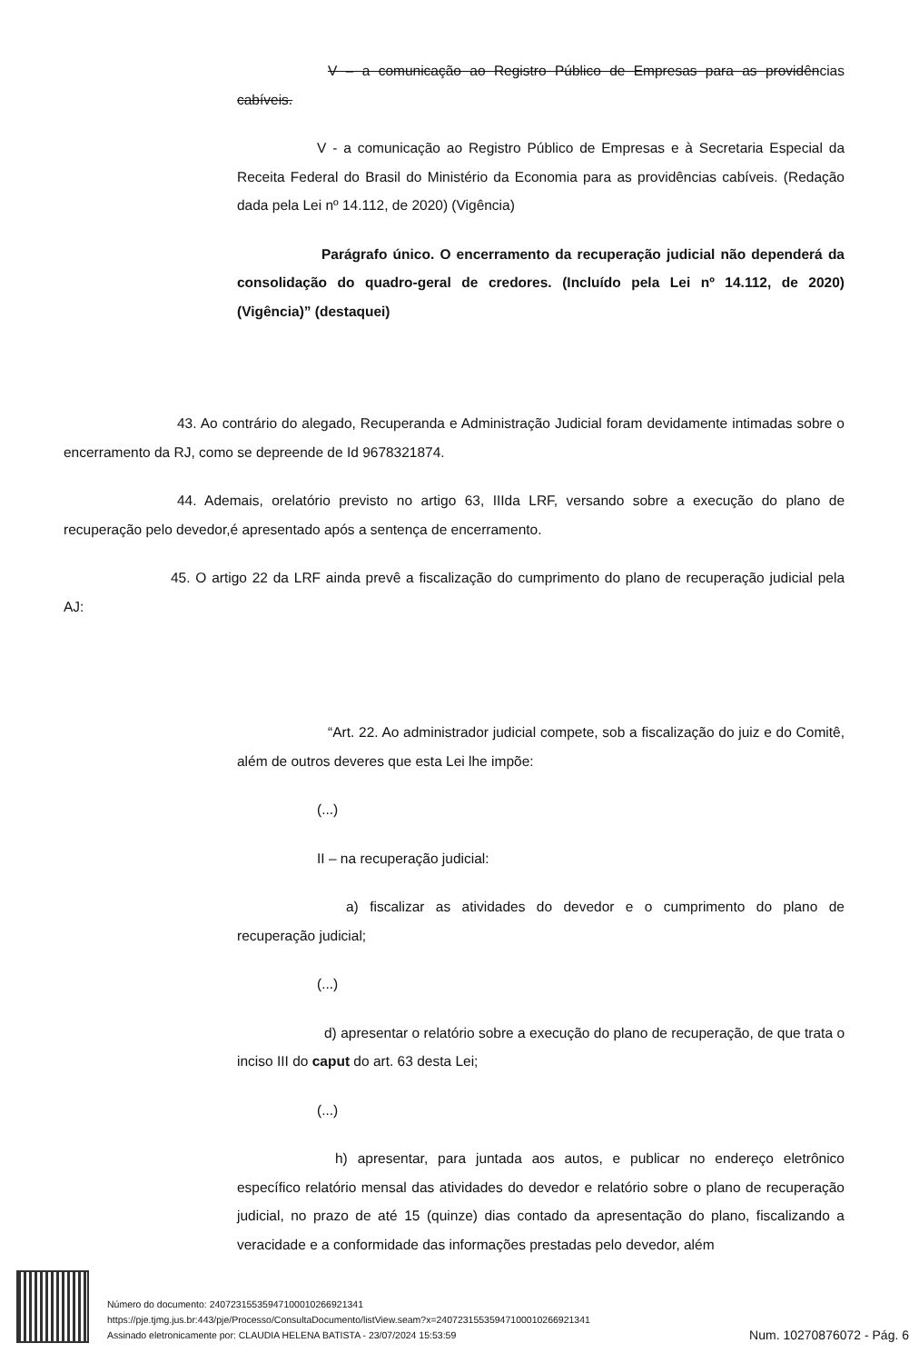V – a comunicação ao Registro Público de Empresas para as providências cabíveis.
V - a comunicação ao Registro Público de Empresas e à Secretaria Especial da Receita Federal do Brasil do Ministério da Economia para as providências cabíveis. (Redação dada pela Lei nº 14.112, de 2020) (Vigência)
Parágrafo único. O encerramento da recuperação judicial não dependerá da consolidação do quadro-geral de credores. (Incluído pela Lei nº 14.112, de 2020) (Vigência)” (destaquei)
43. Ao contrário do alegado, Recuperanda e Administração Judicial foram devidamente intimadas sobre o encerramento da RJ, como se depreende de Id 9678321874.
44. Ademais, orelatório previsto no artigo 63, IIIda LRF, versando sobre a execução do plano de recuperação pelo devedor,é apresentado após a sentença de encerramento.
45. O artigo 22 da LRF ainda prevê a fiscalização do cumprimento do plano de recuperação judicial pela AJ:
“Art. 22. Ao administrador judicial compete, sob a fiscalização do juiz e do Comitê, além de outros deveres que esta Lei lhe impõe:
(...)
II – na recuperação judicial:
a) fiscalizar as atividades do devedor e o cumprimento do plano de recuperação judicial;
(...)
d) apresentar o relatório sobre a execução do plano de recuperação, de que trata o inciso III do caput do art. 63 desta Lei;
(...)
h) apresentar, para juntada aos autos, e publicar no endereço eletrônico específico relatório mensal das atividades do devedor e relatório sobre o plano de recuperação judicial, no prazo de até 15 (quinze) dias contado da apresentação do plano, fiscalizando a veracidade e a conformidade das informações prestadas pelo devedor, além
Número do documento: 24072315535947100010266921341
https://pje.tjmg.jus.br:443/pje/Processo/ConsultaDocumento/listView.seam?x=24072315535947100010266921341
Assinado eletronicamente por: CLAUDIA HELENA BATISTA - 23/07/2024 15:53:59
Num. 10270876072 - Pág. 6